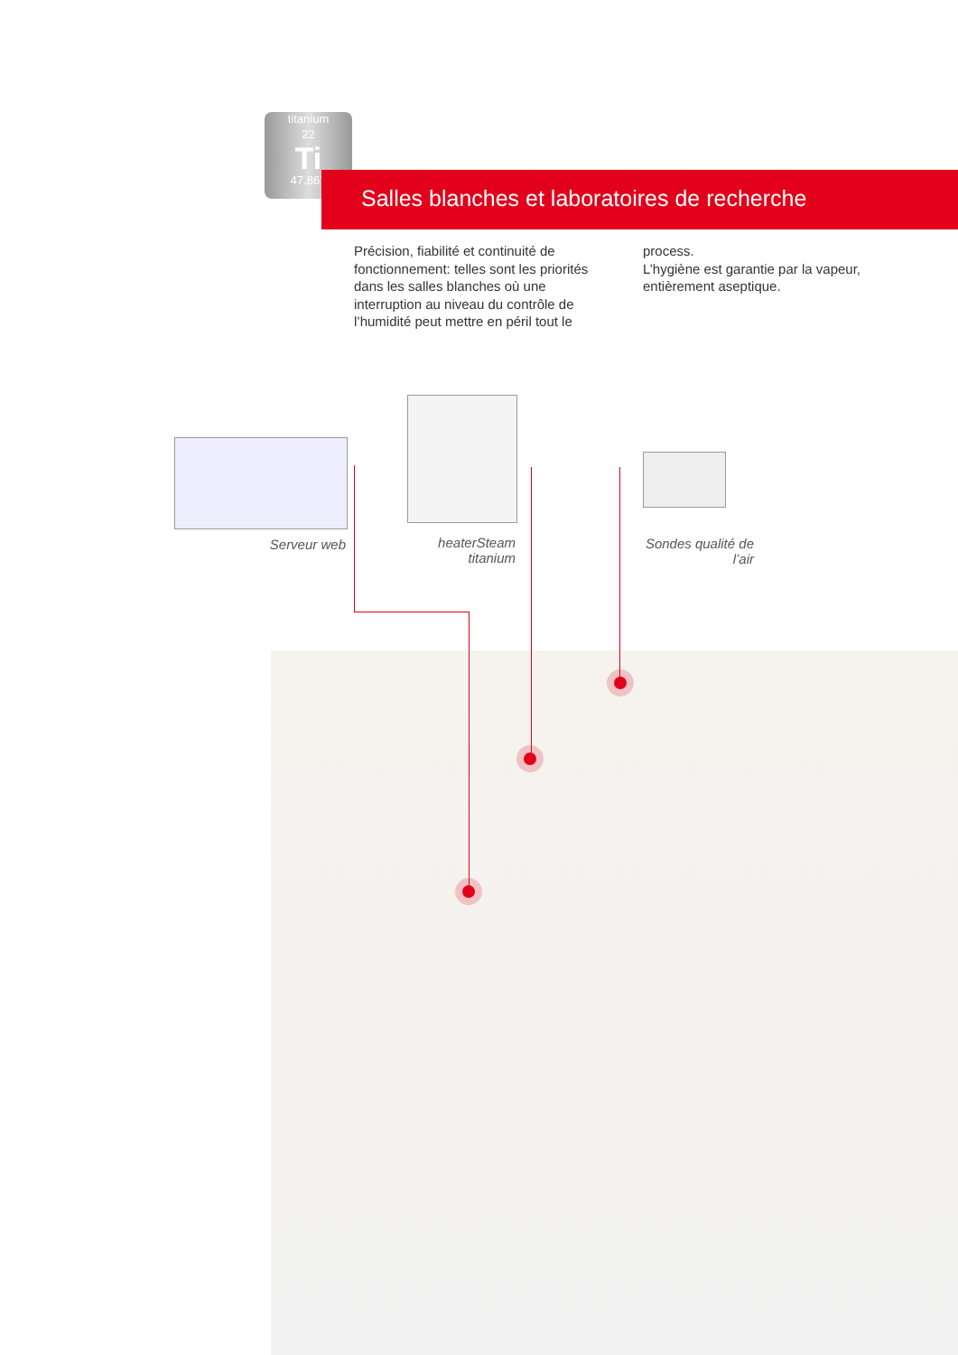titanium
22
Ti
47.867
Salles blanches et laboratoires de recherche
Précision, fiabilité et continuité de fonctionnement: telles sont les priorités dans les salles blanches où une interruption au niveau du contrôle de l’humidité peut mettre en péril tout le
process.
L’hygiène est garantie par la vapeur, entièrement aseptique.
Serveur web
heaterSteam titanium
Sondes qualité de l’air